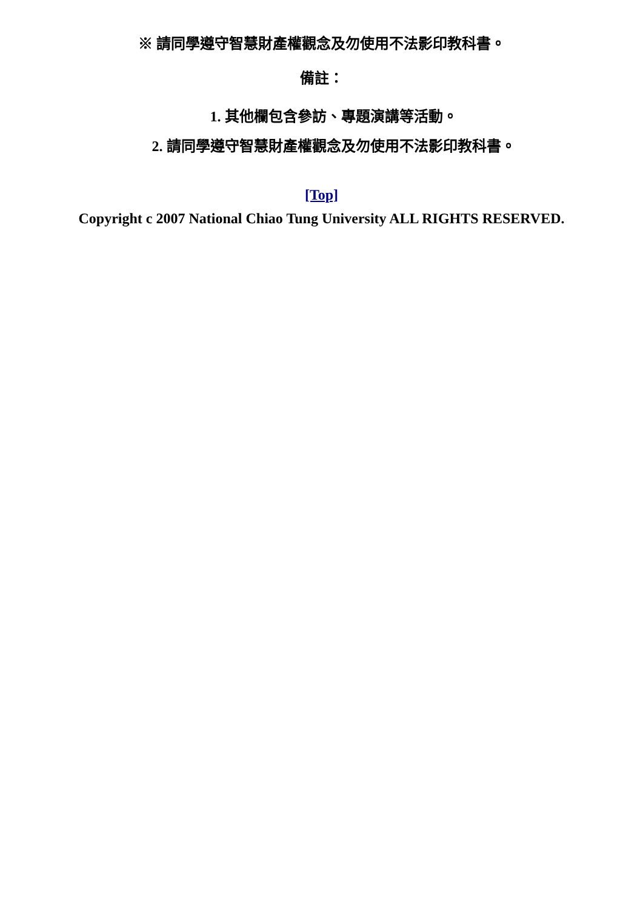※ 請同學遵守智慧財產權觀念及勿使用不法影印教科書。
備註：
1. 其他欄包含參訪、專題演講等活動。
2. 請同學遵守智慧財產權觀念及勿使用不法影印教科書。
[Top]
Copyright c 2007 National Chiao Tung University ALL RIGHTS RESERVED.